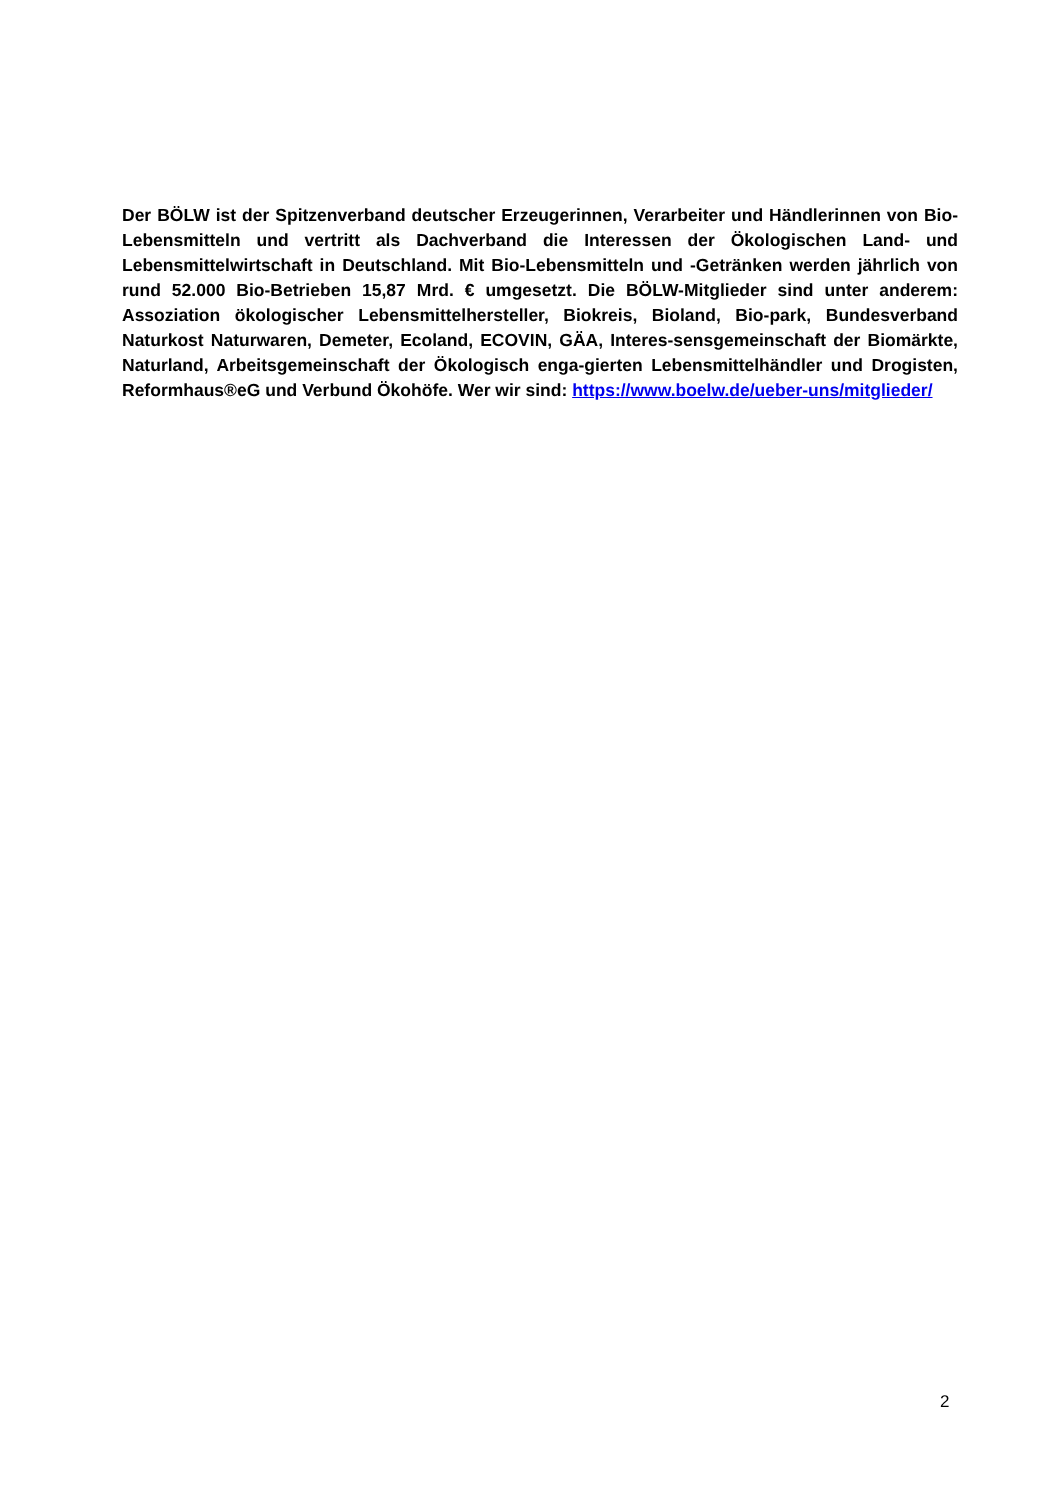Der BÖLW ist der Spitzenverband deutscher Erzeugerinnen, Verarbeiter und Händlerinnen von Bio-Lebensmitteln und vertritt als Dachverband die Interessen der Ökologischen Land- und Lebensmittelwirtschaft in Deutschland. Mit Bio-Lebensmitteln und -Getränken werden jährlich von rund 52.000 Bio-Betrieben 15,87 Mrd. € umgesetzt. Die BÖLW-Mitglieder sind unter anderem: Assoziation ökologischer Lebensmittelhersteller, Biokreis, Bioland, Bio-park, Bundesverband Naturkost Naturwaren, Demeter, Ecoland, ECOVIN, GÄA, Interes-sensgemeinschaft der Biomärkte, Naturland, Arbeitsgemeinschaft der Ökologisch enga-gierten Lebensmittelhändler und Drogisten, Reformhaus®eG und Verbund Ökohöfe. Wer wir sind: https://www.boelw.de/ueber-uns/mitglieder/
2